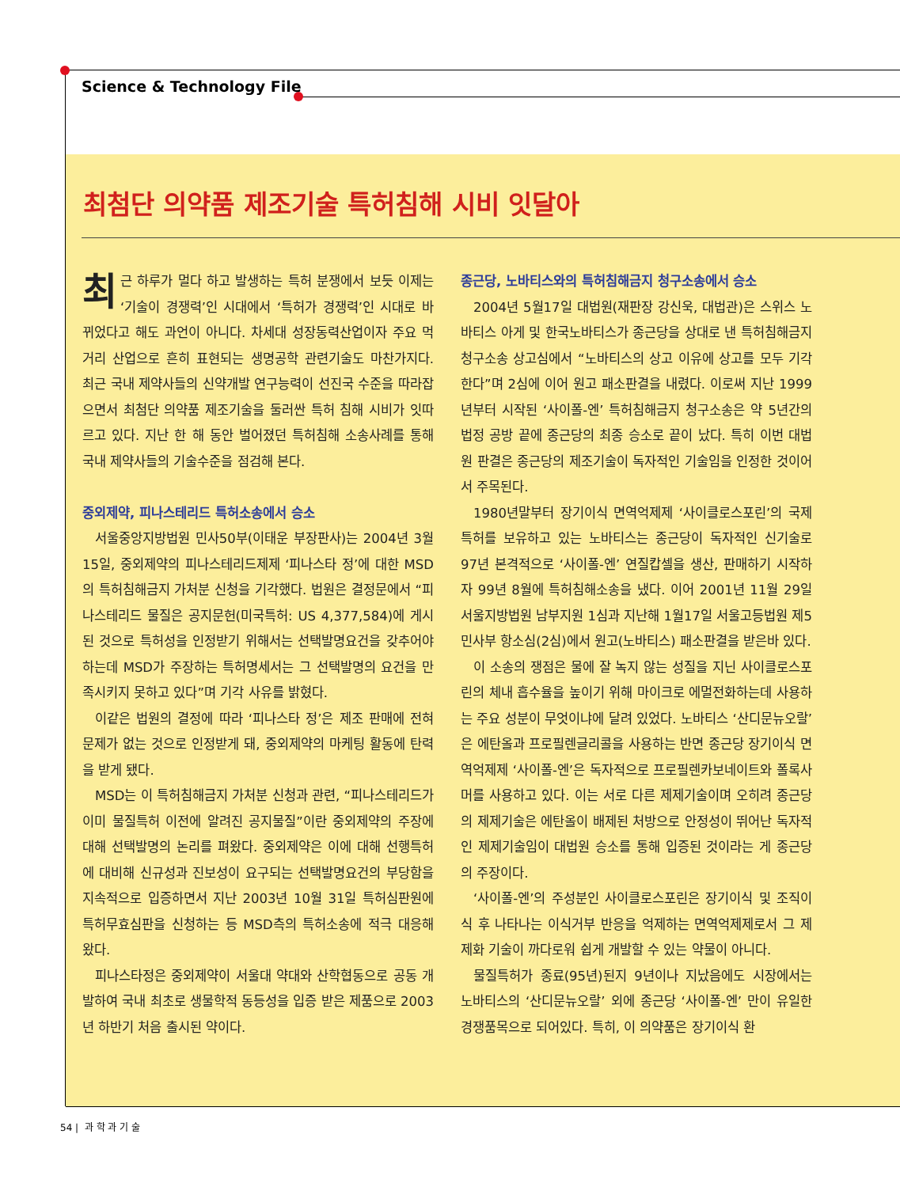Science & Technology File
최첨단 의약품 제조기술 특허침해 시비 잇달아
최근 하루가 멀다 하고 발생하는 특허 분쟁에서 보듯 이제는 ‘기술이 경쟁력’인 시대에서 ‘특허가 경쟁력’인 시대로 바뀌었다고 해도 과언이 아니다. 차세대 성장동력산업이자 주요 먹거리 산업으로 흔히 표현되는 생명공학 관련기술도 마찬가지다. 최근 국내 제약사들의 신약개발 연구능력이 선진국 수준을 따라잡으면서 최첨단 의약품 제조기술을 둘러싼 특허 침해 시비가 잇따르고 있다. 지난 한 해 동안 벌어졌던 특허침해 소송사례를 통해 국내 제약사들의 기술수준을 점검해 본다.
중외제약, 피나스테리드 특허소송에서 승소
서울중앙지방법원 민사50부(이태운 부장판사)는 2004년 3월15일, 중외제약의 피나스테리드제제 ‘피나스타 정’에 대한 MSD의 특허침해금지 가처분 신청을 기각했다. 법원은 결정문에서 “피나스테리드 물질은 공지문헌(미국특허: US 4,377,584)에 게시된 것으로 특허성을 인정받기 위해서는 선택발명요건을 갖추어야 하는데 MSD가 주장하는 특허명세서는 그 선택발명의 요건을 만족시키지 못하고 있다”며 기각 사유를 밝혔다.
이같은 법원의 결정에 따라 ‘피나스타 정’은 제조 판매에 전혀 문제가 없는 것으로 인정받게 돼, 중외제약의 마케팅 활동에 탄력을 받게 됐다.
MSD는 이 특허침해금지 가처분 신청과 관련, “피나스테리드가 이미 물질특허 이전에 알려진 공지물질”이란 중외제약의 주장에 대해 선택발명의 논리를 펴왔다. 중외제약은 이에 대해 선행특허에 대비해 신규성과 진보성이 요구되는 선택발명요건의 부당함을 지속적으로 입증하면서 지난 2003년 10월 31일 특허심판원에 특허무효심판을 신청하는 등 MSD측의 특허소송에 적극 대응해 왔다.
피나스타정은 중외제약이 서울대 약대와 산학협동으로 공동 개발하여 국내 최초로 생물학적 동등성을 입증 받은 제품으로 2003년 하반기 처음 출시된 약이다.
종근당, 노바티스와의 특허침해금지 청구소송에서 승소
2004년 5월17일 대법원(재판장 강신욱, 대법관)은 스위스 노바티스 아게 및 한국노바티스가 종근당을 상대로 낸 특허침해금지 청구소송 상고심에서 “노바티스의 상고 이유에 상고를 모두 기각한다”며 2심에 이어 원고 패소판결을 내렸다. 이로써 지난 1999년부터 시작된 ‘사이폴-엔’ 특허침해금지 청구소송은 약 5년간의 법정 공방 끝에 종근당의 최종 승소로 끝이 났다. 특히 이번 대법원 판결은 종근당의 제조기술이 독자적인 기술임을 인정한 것이어서 주목된다.
1980년말부터 장기이식 면역억제제 ‘사이클로스포린’의 국제특허를 보유하고 있는 노바티스는 종근당이 독자적인 신기술로 97년 본격적으로 ‘사이폴-엔’ 연질캅셀을 생산, 판매하기 시작하자 99년 8월에 특허침해소송을 냈다. 이어 2001년 11월 29일 서울지방법원 남부지원 1심과 지난해 1월17일 서울고등법원 제5민사부 항소심(2심)에서 원고(노바티스) 패소판결을 받은바 있다.
이 소송의 쟁점은 물에 잘 녹지 않는 성질을 지닌 사이클로스포린의 체내 흡수율을 높이기 위해 마이크로 에멀전화하는데 사용하는 주요 성분이 무엇이냐에 달려 있었다. 노바티스 ‘산디문뉴오랄’은 에탄올과 프로필렌글리콜을 사용하는 반면 종근당 장기이식 면역억제제 ‘사이폴-엔’은 독자적으로 프로필렌카보네이트와 폴록사머를 사용하고 있다. 이는 서로 다른 제제기술이며 오히려 종근당의 제제기술은 에탄올이 배제된 처방으로 안정성이 뛰어난 독자적인 제제기술임이 대법원 승소를 통해 입증된 것이라는 게 종근당의 주장이다.
‘사이폴-엔’의 주성분인 사이클로스포린은 장기이식 및 조직이식 후 나타나는 이식거부 반응을 억제하는 면역억제제로서 그 제제화 기술이 까다로워 쉽게 개발할 수 있는 약물이 아니다.
물질특허가 종료(95년)된지 9년이나 지났음에도 시장에서는 노바티스의 ‘산디문뉴오랄’ 외에 종근당 ‘사이폴-엔’ 만이 유일한 경쟁품목으로 되어있다. 특히, 이 의약품은 장기이식 환
54 | 과 학 과 기 술